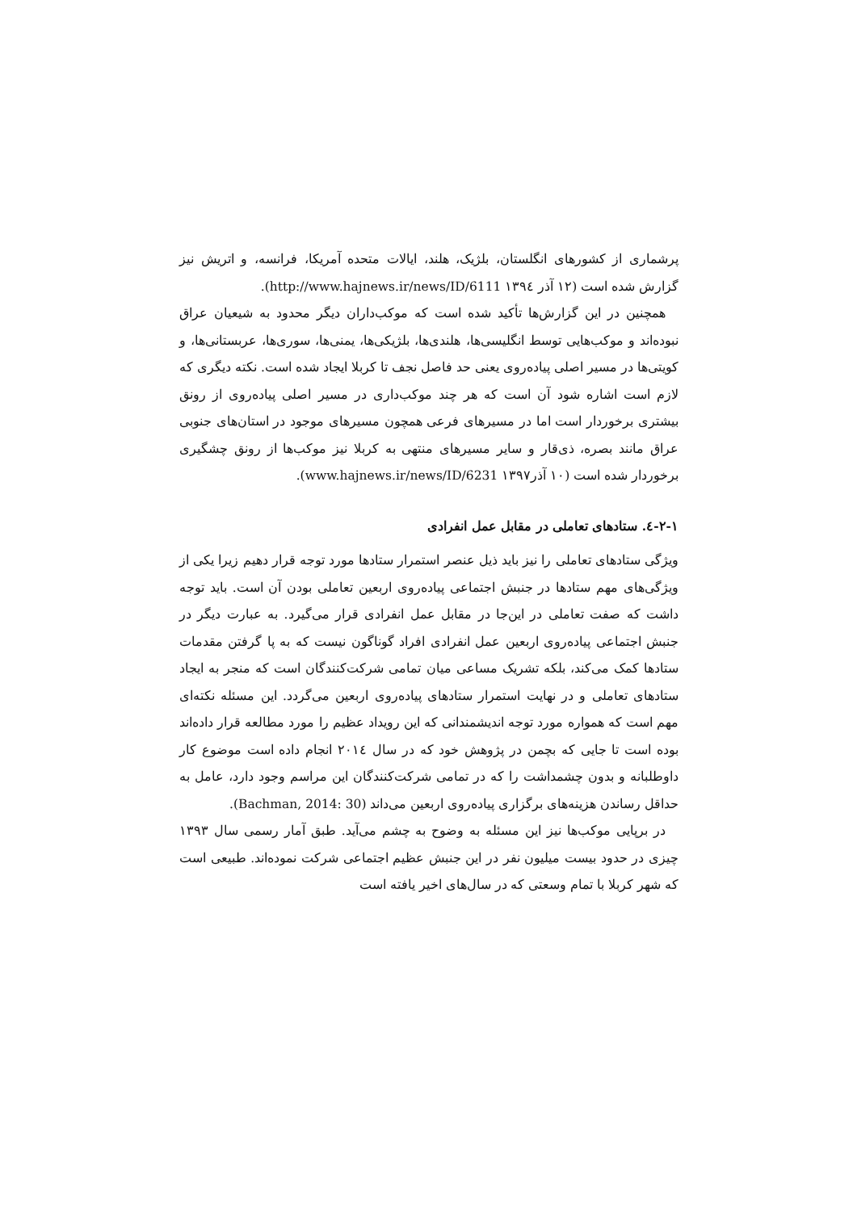پرشماری از کشورهای انگلستان، بلژیک، هلند، ایالات متحده آمریکا، فرانسه، و اتریش نیز گزارش شده است (۱۲ آذر ۱۳۹٤ http://www.hajnews.ir/news/ID/6111).
همچنین در این گزارش‌ها تأکید شده است که موکب‌داران دیگر محدود به شیعیان عراق نبوده‌اند و موکب‌هایی توسط انگلیسی‌ها، هلندی‌ها، بلژیکی‌ها، یمنی‌ها، سوری‌ها، عربستانی‌ها، و کویتی‌ها در مسیر اصلی پیاده‌روی یعنی حد فاصل نجف تا کربلا ایجاد شده است. نکته دیگری که لازم است اشاره شود آن است که هر چند موکب‌داری در مسیر اصلی پیاده‌روی از رونق بیشتری برخوردار است اما در مسیرهای فرعی همچون مسیرهای موجود در استان‌های جنوبی عراق مانند بصره، ذی‌قار و سایر مسیرهای منتهی به کربلا نیز موکب‌ها از رونق چشگیری برخوردار شده است (۱۰ آذر۱۳۹۷ www.hajnews.ir/news/ID/6231).
۲-۱-٤. ستادهای تعاملی در مقابل عمل انفرادی
ویژگی ستادهای تعاملی را نیز باید ذیل عنصر استمرار ستادها مورد توجه قرار دهیم زیرا یکی از ویژگی‌های مهم ستادها در جنبش اجتماعی پیاده‌روی اربعین تعاملی بودن آن است. باید توجه داشت که صفت تعاملی در این‌جا در مقابل عمل انفرادی قرار می‌گیرد. به عبارت دیگر در جنبش اجتماعی پیاده‌روی اربعین عمل انفرادی افراد گوناگون نیست که به پا گرفتن مقدمات ستادها کمک می‌کند، بلکه تشریک مساعی میان تمامی شرکت‌کنندگان است که منجر به ایجاد ستادهای تعاملی و در نهایت استمرار ستادهای پیاده‌روی اربعین می‌گردد. این مسئله نکته‌ای مهم است که همواره مورد توجه اندیشمندانی که این رویداد عظیم را مورد مطالعه قرار داده‌اند بوده است تا جایی که بچمن در پژوهش خود که در سال ۲۰۱٤ انجام داده است موضوع کار داوطلبانه و بدون چشمداشت را که در تمامی شرکت‌کنندگان این مراسم وجود دارد، عامل به حداقل رساندن هزینه‌های برگزاری پیاده‌روی اربعین می‌داند (Bachman, 2014: 30).
در برپایی موکب‌ها نیز این مسئله به وضوح به چشم می‌آید. طبق آمار رسمی سال ۱۳۹۳ چیزی در حدود بیست میلیون نفر در این جنبش عظیم اجتماعی شرکت نموده‌اند. طبیعی است که شهر کربلا با تمام وسعتی که در سال‌های اخیر یافته است